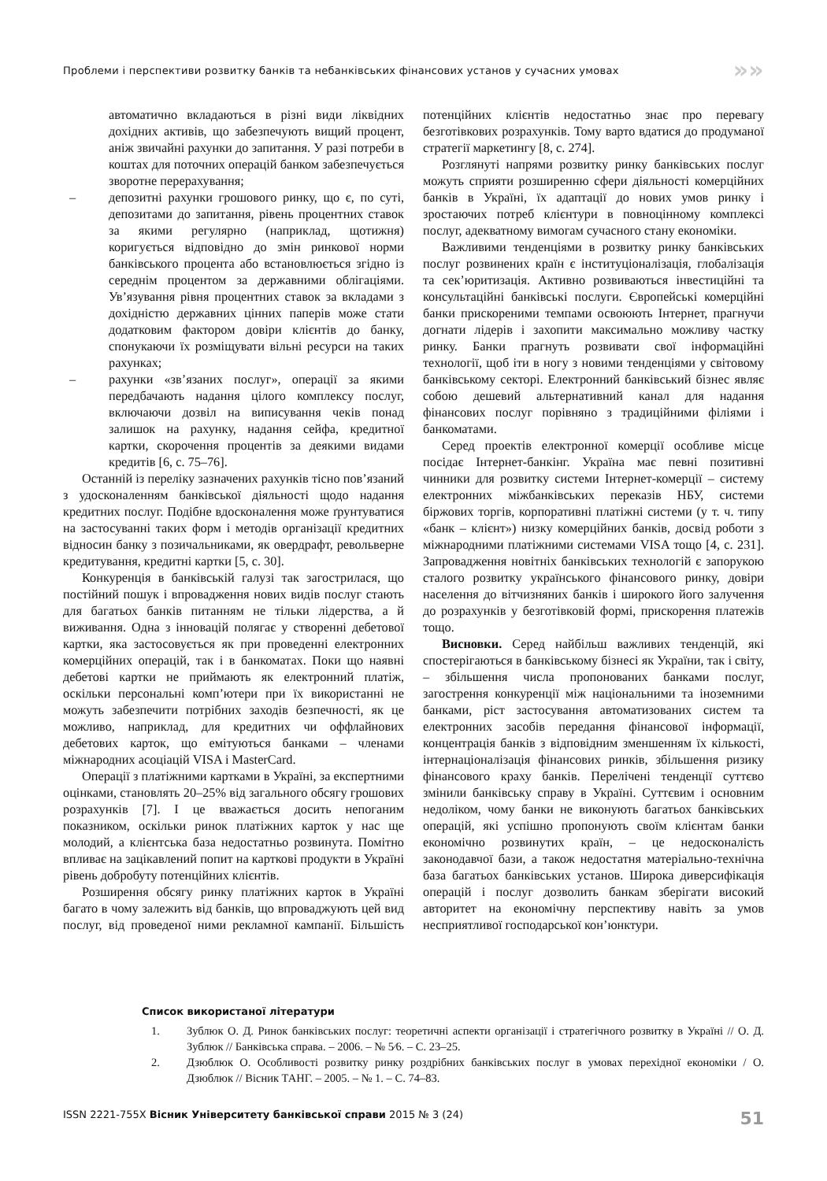Проблеми і перспективи розвитку банків та небанківських фінансових установ у сучасних умовах »»
автоматично вкладаються в різні види ліквідних дохідних активів, що забезпечують вищий процент, аніж звичайні рахунки до запитання. У разі потреби в коштах для поточних операцій банком забезпечується зворотне перерахування;
– депозитні рахунки грошового ринку, що є, по суті, депозитами до запитання, рівень процентних ставок за якими регулярно (наприклад, щотижня) коригується відповідно до змін ринкової норми банківського процента або встановлюється згідно із середнім процентом за державними облігаціями. Ув’язування рівня процентних ставок за вкладами з дохідністю державних цінних паперів може стати додатковим фактором довіри клієнтів до банку, спонукаючи їх розміщувати вільні ресурси на таких рахунках;
– рахунки «зв’язаних послуг», операції за якими передбачають надання цілого комплексу послуг, включаючи дозвіл на виписування чеків понад залишок на рахунку, надання сейфа, кредитної картки, скорочення процентів за деякими видами кредитів [6, с. 75–76].
Останній із переліку зазначених рахунків тісно пов’язаний з удосконаленням банківської діяльності щодо надання кредитних послуг. Подібне вдосконалення може ґрунтуватися на застосуванні таких форм і методів організації кредитних відносин банку з позичальниками, як овердрафт, револьверне кредитування, кредитні картки [5, с. 30].
Конкуренція в банківській галузі так загострилася, що постійний пошук і впровадження нових видів послуг стають для багатьох банків питанням не тільки лідерства, а й виживання. Одна з інновацій полягає у створенні дебетової картки, яка застосовується як при проведенні електронних комерційних операцій, так і в банкоматах. Поки що наявні дебетові картки не приймають як електронний платіж, оскільки персональні комп’ютери при їх використанні не можуть забезпечити потрібних заходів безпечності, як це можливо, наприклад, для кредитних чи оффлайнових дебетових карток, що емітуються банками – членами міжнародних асоціацій VISA і MasterCard.
Операції з платіжними картками в Україні, за експертними оцінками, становлять 20–25% від загального обсягу грошових розрахунків [7]. І це вважається досить непоганим показником, оскільки ринок платіжних карток у нас ще молодий, а клієнтська база недостатньо розвинута. Помітно впливає на зацікавлений попит на карткові продукти в Україні рівень добробуту потенційних клієнтів.
Розширення обсягу ринку платіжних карток в Україні багато в чому залежить від банків, що впроваджують цей вид послуг, від проведеної ними рекламної кампанії. Більшість потенційних клієнтів недостатньо знає про перевагу безготівкових розрахунків. Тому варто вдатися до продуманої стратегії маркетингу [8, с. 274].
Розглянуті напрями розвитку ринку банківських послуг можуть сприяти розширенню сфери діяльності комерційних банків в Україні, їх адаптації до нових умов ринку і зростаючих потреб клієнтури в повноцінному комплексі послуг, адекватному вимогам сучасного стану економіки.
Важливими тенденціями в розвитку ринку банківських послуг розвинених країн є інституціоналізація, глобалізація та сек’юритизація. Активно розвиваються інвестиційні та консультаційні банківські послуги. Європейські комерційні банки прискореними темпами освоюють Інтернет, прагнучи догнати лідерів і захопити максимально можливу частку ринку. Банки прагнуть розвивати свої інформаційні технології, щоб іти в ногу з новими тенденціями у світовому банківському секторі. Електронний банківський бізнес являє собою дешевий альтернативний канал для надання фінансових послуг порівняно з традиційними філіями і банкоматами.
Серед проектів електронної комерції особливе місце посідає Інтернет-банкінг. Україна має певні позитивні чинники для розвитку системи Інтернет-комерції – систему електронних міжбанківських переказів НБУ, системи біржових торгів, корпоративні платіжні системи (у т. ч. типу «банк – клієнт») низку комерційних банків, досвід роботи з міжнародними платіжними системами VISA тощо [4, с. 231]. Запровадження новітніх банківських технологій є запорукою сталого розвитку українського фінансового ринку, довіри населення до вітчизняних банків і широкого його залучення до розрахунків у безготівковій формі, прискорення платежів тощо.
Висновки. Серед найбільш важливих тенденцій, які спостерігаються в банківському бізнесі як України, так і світу, – збільшення числа пропонованих банками послуг, загострення конкуренції між національними та іноземними банками, ріст застосування автоматизованих систем та електронних засобів передання фінансової інформації, концентрація банків з відповідним зменшенням їх кількості, інтернаціоналізація фінансових ринків, збільшення ризику фінансового краху банків. Перелічені тенденції суттєво змінили банківську справу в Україні. Суттєвим і основним недоліком, чому банки не виконують багатьох банківських операцій, які успішно пропонують своїм клієнтам банки економічно розвинутих країн, – це недосконалість законодавчої бази, а також недостатня матеріально-технічна база багатьох банківських установ. Широка диверсифікація операцій і послуг дозволить банкам зберігати високий авторитет на економічну перспективу навіть за умов несприятливої господарської кон’юнктури.
Список використаної літератури
1. Зублюк О. Д. Ринок банківських послуг: теоретичні аспекти організації і стратегічного розвитку в Україні // О. Д. Зублюк // Банківська справа. – 2006. – № 5⁄6. – С. 23–25.
2. Дзюблюк О. Особливості розвитку ринку роздрібних банківських послуг в умовах перехідної економіки / О. Дзюблюк // Вісник ТАНГ. – 2005. – № 1. – С. 74–83.
ISSN 2221-755X Вісник Університету банківської справи 2015 № 3 (24) 51